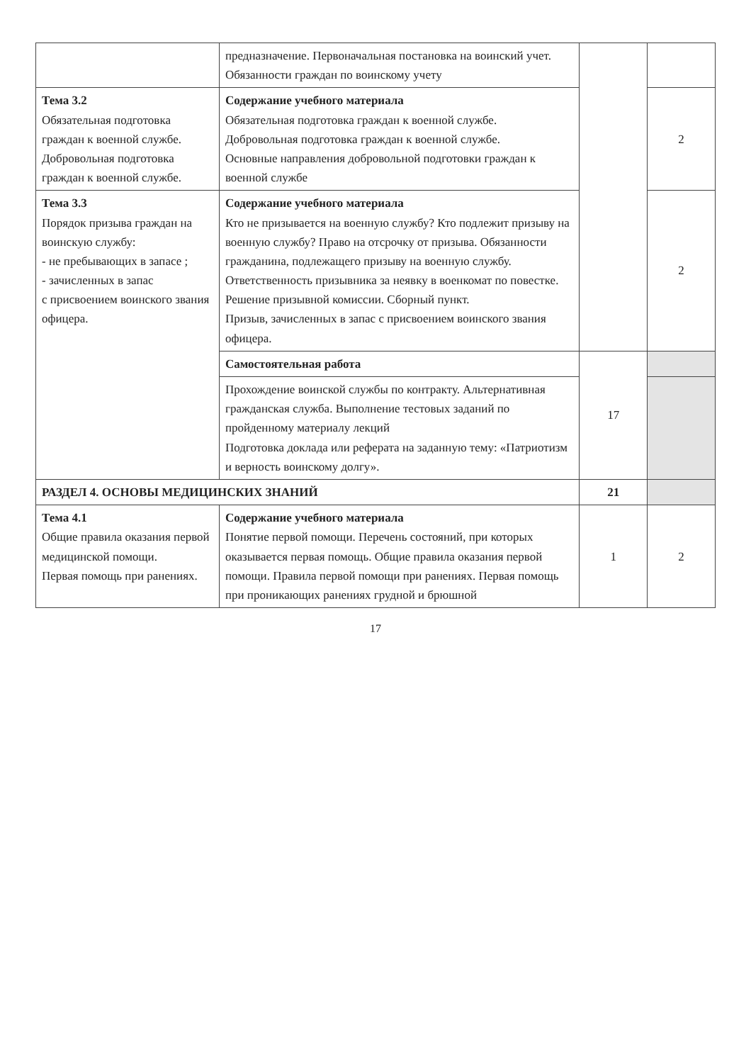| | предназначение. Первоначальная постановка на воинский учет. Обязанности граждан по воинскому учету | | |
| Тема 3.2 Обязательная подготовка граждан к военной службе. Добровольная подготовка граждан к военной службе. | Содержание учебного материала Обязательная подготовка граждан к военной службе. Добровольная подготовка граждан к военной службе. Основные направления добровольной подготовки граждан к военной службе | | 2 |
| Тема 3.3 Порядок призыва граждан на воинскую службу: - не пребывающих в запасе ; - зачисленных в запас с присвоением воинского звания офицера. | Содержание учебного материала Кто не призывается на военную службу? Кто подлежит призыву на военную службу? Право на отсрочку от призыва. Обязанности гражданина, подлежащего призыву на военную службу. Ответственность призывника за неявку в военкомат по повестке. Решение призывной комиссии. Сборный пункт. Призыв, зачисленных в запас с присвоением воинского звания офицера. | | 2 |
| | Самостоятельная работа | 17 | |
| | Прохождение воинской службы по контракту. Альтернативная гражданская служба. Выполнение тестовых заданий по пройденному материалу лекций Подготовка доклада или реферата на заданную тему: «Патриотизм и верность воинскому долгу». | | |
| РАЗДЕЛ 4. ОСНОВЫ МЕДИЦИНСКИХ ЗНАНИЙ | | 21 | |
| Тема 4.1 Общие правила оказания первой медицинской помощи. Первая помощь при ранениях. | Содержание учебного материала Понятие первой помощи. Перечень состояний, при которых оказывается первая помощь. Общие правила оказания первой помощи. Правила первой помощи при ранениях. Первая помощь при проникающих ранениях грудной и брюшной | 1 | 2 |
17